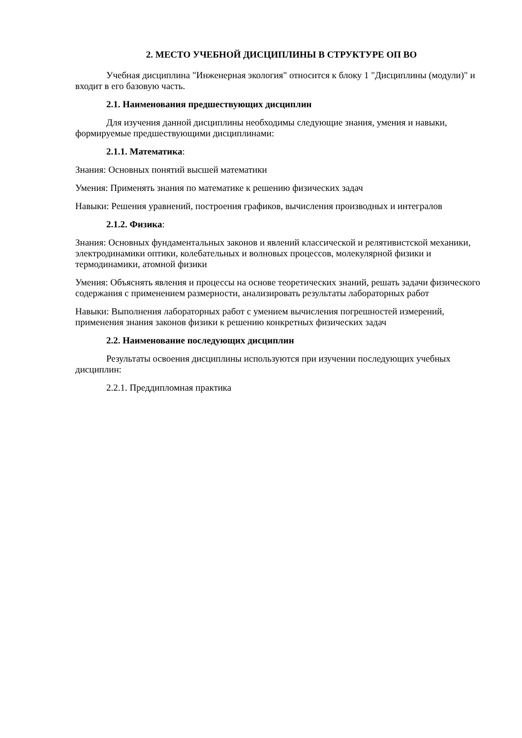2. МЕСТО УЧЕБНОЙ ДИСЦИПЛИНЫ В СТРУКТУРЕ ОП ВО
Учебная дисциплина "Инженерная экология" относится к блоку 1 "Дисциплины (модули)" и входит в его базовую часть.
2.1. Наименования предшествующих дисциплин
Для изучения данной дисциплины необходимы следующие знания, умения и навыки, формируемые предшествующими дисциплинами:
2.1.1. Математика:
Знания: Основных понятий высшей математики
Умения: Применять знания по математике к решению физических задач
Навыки: Решения уравнений, построения графиков, вычисления производных и интегралов
2.1.2. Физика:
Знания: Основных фундаментальных законов и явлений классической и релятивистской механики, электродинамики оптики, колебательных и волновых процессов, молекулярной физики и термодинамики, атомной физики
Умения: Объяснять явления и процессы на основе теоретических знаний, решать задачи физического содержания с применением размерности, анализировать результаты лабораторных работ
Навыки: Выполнения лабораторных работ с умением вычисления погрешностей измерений, применения знания законов физики к решению конкретных физических задач
2.2. Наименование последующих дисциплин
Результаты освоения дисциплины используются при изучении последующих учебных дисциплин:
2.2.1. Преддипломная практика